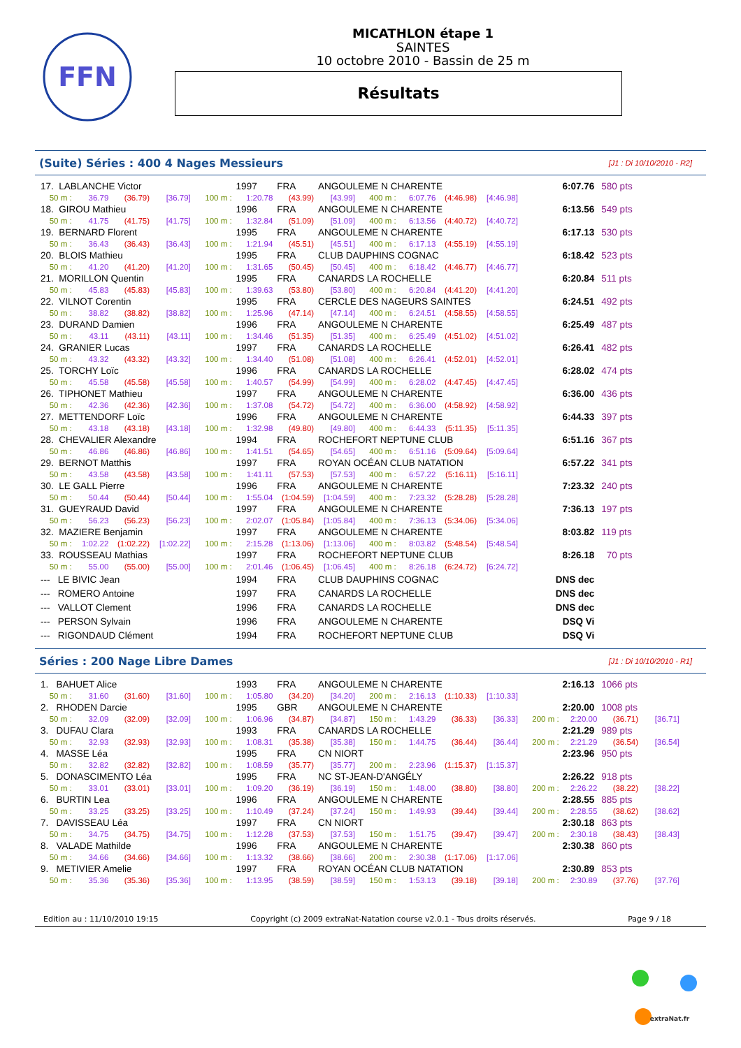FFN
MICATHLON étape 1
SAINTES
10 octobre 2010 - Bassin de 25 m
Résultats
(Suite) Séries : 400 4 Nages Messieurs
[J1 : Di 10/10/2010 - R2]
| 17. LABLANCHE Victor | | | | | 1997 | FRA | ANGOULEME N CHARENTE | | | | | 6:07.76 | 580 pts |
| 50 m : | 36.79 | (36.79) | [36.79] | 100 m : | 1:20.78 | (43.99) | [43.99] | 400 m : | 6:07.76 | (4:46.98) | [4:46.98] | | |
| 18. GIROU Mathieu | | | | | 1996 | FRA | ANGOULEME N CHARENTE | | | | | 6:13.56 | 549 pts |
| 50 m : | 41.75 | (41.75) | [41.75] | 100 m : | 1:32.84 | (51.09) | [51.09] | 400 m : | 6:13.56 | (4:40.72) | [4:40.72] | | |
| 19. BERNARD Florent | | | | | 1995 | FRA | ANGOULEME N CHARENTE | | | | | 6:17.13 | 530 pts |
| 50 m : | 36.43 | (36.43) | [36.43] | 100 m : | 1:21.94 | (45.51) | [45.51] | 400 m : | 6:17.13 | (4:55.19) | [4:55.19] | | |
| 20. BLOIS Mathieu | | | | | 1995 | FRA | CLUB DAUPHINS COGNAC | | | | | 6:18.42 | 523 pts |
| 50 m : | 41.20 | (41.20) | [41.20] | 100 m : | 1:31.65 | (50.45) | [50.45] | 400 m : | 6:18.42 | (4:46.77) | [4:46.77] | | |
| 21. MORILLON Quentin | | | | | 1995 | FRA | CANARDS LA ROCHELLE | | | | | 6:20.84 | 511 pts |
| 50 m : | 45.83 | (45.83) | [45.83] | 100 m : | 1:39.63 | (53.80) | [53.80] | 400 m : | 6:20.84 | (4:41.20) | [4:41.20] | | |
| 22. VILNOT Corentin | | | | | 1995 | FRA | CERCLE DES NAGEURS SAINTES | | | | | 6:24.51 | 492 pts |
| 50 m : | 38.82 | (38.82) | [38.82] | 100 m : | 1:25.96 | (47.14) | [47.14] | 400 m : | 6:24.51 | (4:58.55) | [4:58.55] | | |
| 23. DURAND Damien | | | | | 1996 | FRA | ANGOULEME N CHARENTE | | | | | 6:25.49 | 487 pts |
| 50 m : | 43.11 | (43.11) | [43.11] | 100 m : | 1:34.46 | (51.35) | [51.35] | 400 m : | 6:25.49 | (4:51.02) | [4:51.02] | | |
| 24. GRANIER Lucas | | | | | 1997 | FRA | CANARDS LA ROCHELLE | | | | | 6:26.41 | 482 pts |
| 50 m : | 43.32 | (43.32) | [43.32] | 100 m : | 1:34.40 | (51.08) | [51.08] | 400 m : | 6:26.41 | (4:52.01) | [4:52.01] | | |
| 25. TORCHY Loïc | | | | | 1996 | FRA | CANARDS LA ROCHELLE | | | | | 6:28.02 | 474 pts |
| 50 m : | 45.58 | (45.58) | [45.58] | 100 m : | 1:40.57 | (54.99) | [54.99] | 400 m : | 6:28.02 | (4:47.45) | [4:47.45] | | |
| 26. TIPHONET Mathieu | | | | | 1997 | FRA | ANGOULEME N CHARENTE | | | | | 6:36.00 | 436 pts |
| 50 m : | 42.36 | (42.36) | [42.36] | 100 m : | 1:37.08 | (54.72) | [54.72] | 400 m : | 6:36.00 | (4:58.92) | [4:58.92] | | |
| 27. METTENDORF Loïc | | | | | 1996 | FRA | ANGOULEME N CHARENTE | | | | | 6:44.33 | 397 pts |
| 50 m : | 43.18 | (43.18) | [43.18] | 100 m : | 1:32.98 | (49.80) | [49.80] | 400 m : | 6:44.33 | (5:11.35) | [5:11.35] | | |
| 28. CHEVALIER Alexandre | | | | | 1994 | FRA | ROCHEFORT NEPTUNE CLUB | | | | | 6:51.16 | 367 pts |
| 50 m : | 46.86 | (46.86) | [46.86] | 100 m : | 1:41.51 | (54.65) | [54.65] | 400 m : | 6:51.16 | (5:09.64) | [5:09.64] | | |
| 29. BERNOT Matthis | | | | | 1997 | FRA | ROYAN OCÉAN CLUB NATATION | | | | | 6:57.22 | 341 pts |
| 50 m : | 43.58 | (43.58) | [43.58] | 100 m : | 1:41.11 | (57.53) | [57.53] | 400 m : | 6:57.22 | (5:16.11) | [5:16.11] | | |
| 30. LE GALL Pierre | | | | | 1996 | FRA | ANGOULEME N CHARENTE | | | | | 7:23.32 | 240 pts |
| 50 m : | 50.44 | (50.44) | [50.44] | 100 m : | 1:55.04 | (1:04.59) | [1:04.59] | 400 m : | 7:23.32 | (5:28.28) | [5:28.28] | | |
| 31. GUEYRAUD David | | | | | 1997 | FRA | ANGOULEME N CHARENTE | | | | | 7:36.13 | 197 pts |
| 50 m : | 56.23 | (56.23) | [56.23] | 100 m : | 2:02.07 | (1:05.84) | [1:05.84] | 400 m : | 7:36.13 | (5:34.06) | [5:34.06] | | |
| 32. MAZIERE Benjamin | | | | | 1997 | FRA | ANGOULEME N CHARENTE | | | | | 8:03.82 | 119 pts |
| 50 m : | 1:02.22 | (1:02.22) | [1:02.22] | 100 m : | 2:15.28 | (1:13.06) | [1:13.06] | 400 m : | 8:03.82 | (5:48.54) | [5:48.54] | | |
| 33. ROUSSEAU Mathias | | | | | 1997 | FRA | ROCHEFORT NEPTUNE CLUB | | | | | 8:26.18 | 70 pts |
| 50 m : | 55.00 | (55.00) | [55.00] | 100 m : | 2:01.46 | (1:06.45) | [1:06.45] | 400 m : | 8:26.18 | (6:24.72) | [6:24.72] | | |
| --- LE BIVIC Jean | | | | | 1994 | FRA | CLUB DAUPHINS COGNAC | | | | | DNS dec | |
| --- ROMERO Antoine | | | | | 1997 | FRA | CANARDS LA ROCHELLE | | | | | DNS dec | |
| --- VALLOT Clement | | | | | 1996 | FRA | CANARDS LA ROCHELLE | | | | | DNS dec | |
| --- PERSON Sylvain | | | | | 1996 | FRA | ANGOULEME N CHARENTE | | | | | DSQ Vi | |
| --- RIGONDAUD Clément | | | | | 1994 | FRA | ROCHEFORT NEPTUNE CLUB | | | | | DSQ Vi | |
Séries : 200 Nage Libre Dames
[J1 : Di 10/10/2010 - R1]
| 1. BAHUET Alice | | | | | 1993 | FRA | ANGOULEME N CHARENTE | | | | | 2:16.13 | | 1066 pts | |
| 50 m : | 31.60 | (31.60) | [31.60] | 100 m : | 1:05.80 | (34.20) | [34.20] | 200 m : | 2:16.13 | (1:10.33) | [1:10.33] | | | | |
| 2. RHODEN Darcie | | | | | 1995 | GBR | ANGOULEME N CHARENTE | | | | | 2:20.00 | | 1008 pts | |
| 50 m : | 32.09 | (32.09) | [32.09] | 100 m : | 1:06.96 | (34.87) | [34.87] | 150 m : | 1:43.29 | (36.33) | [36.33] | 200 m : | 2:20.00 | (36.71) | [36.71] |
| 3. DUFAU Clara | | | | | 1993 | FRA | CANARDS LA ROCHELLE | | | | | 2:21.29 | | 989 pts | |
| 50 m : | 32.93 | (32.93) | [32.93] | 100 m : | 1:08.31 | (35.38) | [35.38] | 150 m : | 1:44.75 | (36.44) | [36.44] | 200 m : | 2:21.29 | (36.54) | [36.54] |
| 4. MASSE Léa | | | | | 1995 | FRA | CN NIORT | | | | | 2:23.96 | | 950 pts | |
| 50 m : | 32.82 | (32.82) | [32.82] | 100 m : | 1:08.59 | (35.77) | [35.77] | 200 m : | 2:23.96 | (1:15.37) | [1:15.37] | | | | |
| 5. DONASCIMENTO Léa | | | | | 1995 | FRA | NC ST-JEAN-D'ANGÉLY | | | | | 2:26.22 | | 918 pts | |
| 50 m : | 33.01 | (33.01) | [33.01] | 100 m : | 1:09.20 | (36.19) | [36.19] | 150 m : | 1:48.00 | (38.80) | [38.80] | 200 m : | 2:26.22 | (38.22) | [38.22] |
| 6. BURTIN Lea | | | | | 1996 | FRA | ANGOULEME N CHARENTE | | | | | 2:28.55 | | 885 pts | |
| 50 m : | 33.25 | (33.25) | [33.25] | 100 m : | 1:10.49 | (37.24) | [37.24] | 150 m : | 1:49.93 | (39.44) | [39.44] | 200 m : | 2:28.55 | (38.62) | [38.62] |
| 7. DAVISSEAU Léa | | | | | 1997 | FRA | CN NIORT | | | | | 2:30.18 | | 863 pts | |
| 50 m : | 34.75 | (34.75) | [34.75] | 100 m : | 1:12.28 | (37.53) | [37.53] | 150 m : | 1:51.75 | (39.47) | [39.47] | 200 m : | 2:30.18 | (38.43) | [38.43] |
| 8. VALADE Mathilde | | | | | 1996 | FRA | ANGOULEME N CHARENTE | | | | | 2:30.38 | | 860 pts | |
| 50 m : | 34.66 | (34.66) | [34.66] | 100 m : | 1:13.32 | (38.66) | [38.66] | 200 m : | 2:30.38 | (1:17.06) | [1:17.06] | | | | |
| 9. METIVIER Amelie | | | | | 1997 | FRA | ROYAN OCÉAN CLUB NATATION | | | | | 2:30.89 | | 853 pts | |
| 50 m : | 35.36 | (35.36) | [35.36] | 100 m : | 1:13.95 | (38.59) | [38.59] | 150 m : | 1:53.13 | (39.18) | [39.18] | 200 m : | 2:30.89 | (37.76) | [37.76] |
Edition au : 11/10/2010 19:15 Copyright (c) 2009 extraNat-Natation course v2.0.1 - Tous droits réservés. Page 9 / 18
extraNat.fr